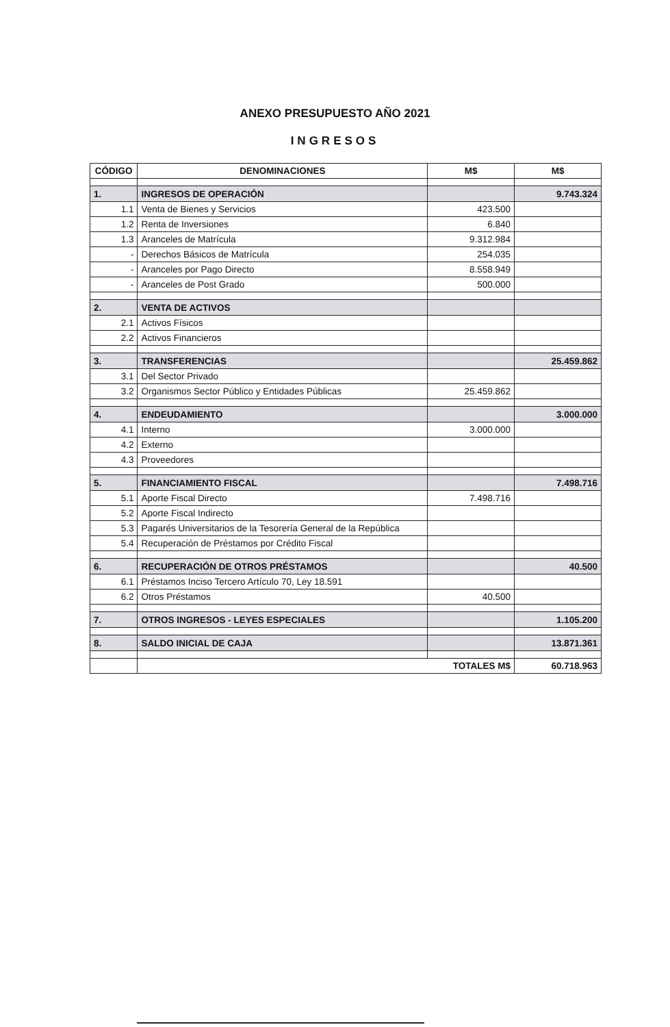ANEXO PRESUPUESTO AÑO 2021
INGRESOS
| CÓDIGO | DENOMINACIONES | M$ | M$ |
| --- | --- | --- | --- |
| 1. | INGRESOS DE OPERACIÓN | | 9.743.324 |
| 1.1 | Venta de Bienes y Servicios | 423.500 | |
| 1.2 | Renta de Inversiones | 6.840 | |
| 1.3 | Aranceles de Matrícula | 9.312.984 | |
| - | Derechos Básicos de Matrícula | 254.035 | |
| - | Aranceles por Pago Directo | 8.558.949 | |
| - | Aranceles de Post Grado | 500.000 | |
| 2. | VENTA DE ACTIVOS | | |
| 2.1 | Activos Físicos | | |
| 2.2 | Activos Financieros | | |
| 3. | TRANSFERENCIAS | | 25.459.862 |
| 3.1 | Del Sector Privado | | |
| 3.2 | Organismos Sector Público y Entidades Públicas | 25.459.862 | |
| 4. | ENDEUDAMIENTO | | 3.000.000 |
| 4.1 | Interno | 3.000.000 | |
| 4.2 | Externo | | |
| 4.3 | Proveedores | | |
| 5. | FINANCIAMIENTO FISCAL | | 7.498.716 |
| 5.1 | Aporte Fiscal Directo | 7.498.716 | |
| 5.2 | Aporte Fiscal Indirecto | | |
| 5.3 | Pagarés Universitarios de la Tesorería General de la República | | |
| 5.4 | Recuperación de Préstamos por Crédito Fiscal | | |
| 6. | RECUPERACIÓN DE OTROS PRÉSTAMOS | | 40.500 |
| 6.1 | Préstamos Inciso Tercero Artículo 70, Ley 18.591 | | |
| 6.2 | Otros Préstamos | 40.500 | |
| 7. | OTROS INGRESOS - LEYES ESPECIALES | | 1.105.200 |
| 8. | SALDO INICIAL DE CAJA | | 13.871.361 |
| | TOTALES M$ | | 60.718.963 |